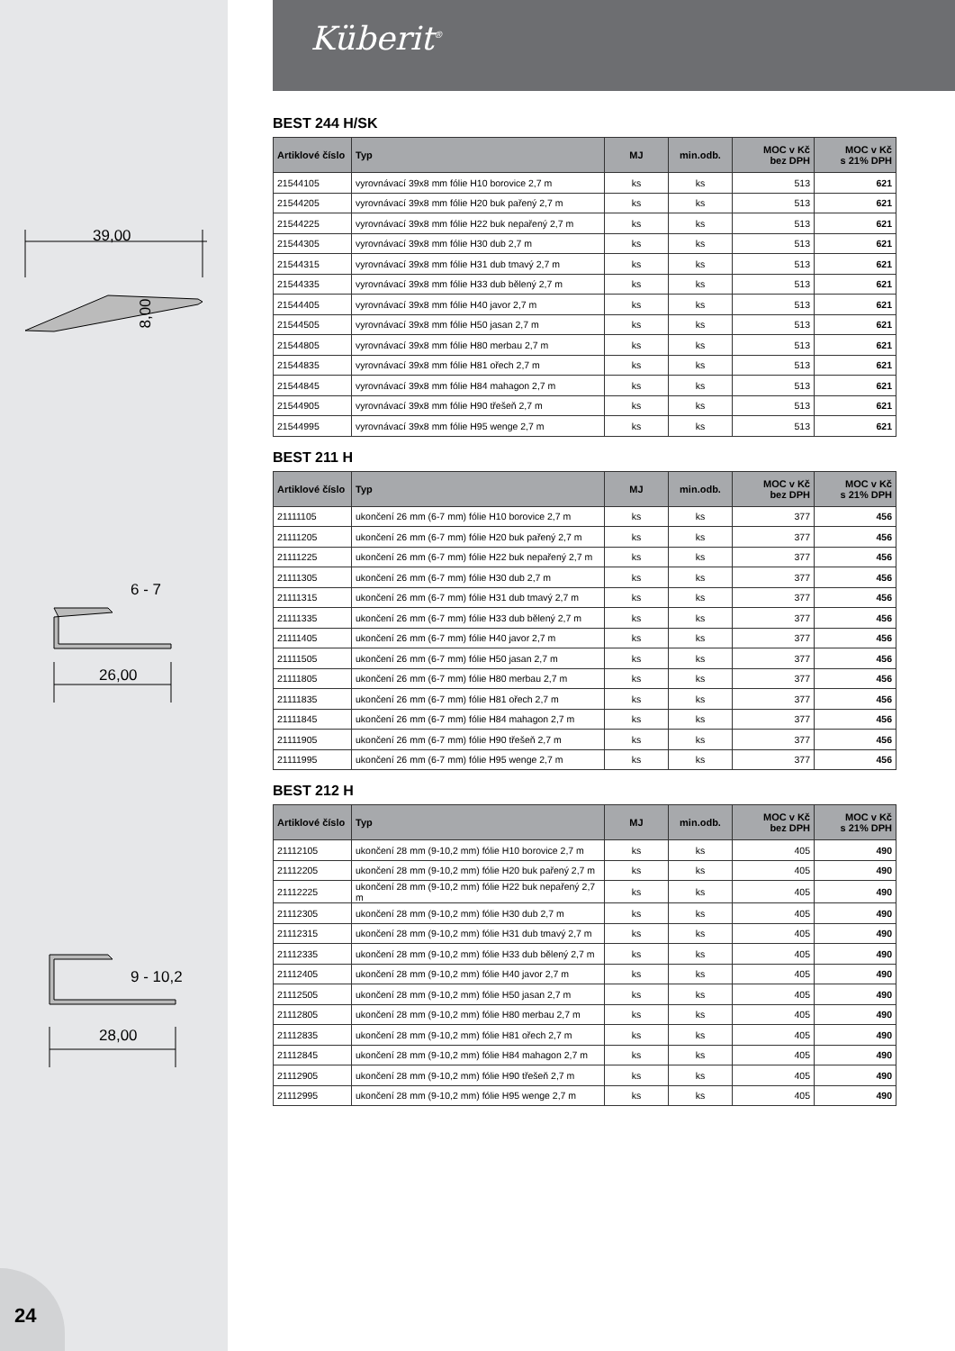Küberit<sup>®</sup>
39,00
8,00
26,00
6 - 7
28,00
9 - 10,2
BEST 244 H/SK
| Artiklové číslo | Typ | MJ | min.odb. | MOC v Kč bez DPH | MOC v Kč s 21% DPH |
| --- | --- | --- | --- | --- | --- |
| 21544105 | vyrovnávací 39x8 mm fólie H10 borovice 2,7 m | ks | ks | 513 | 621 |
| 21544205 | vyrovnávací 39x8 mm fólie H20 buk pařený 2,7 m | ks | ks | 513 | 621 |
| 21544225 | vyrovnávací 39x8 mm fólie H22 buk nepařený 2,7 m | ks | ks | 513 | 621 |
| 21544305 | vyrovnávací 39x8 mm fólie H30 dub 2,7 m | ks | ks | 513 | 621 |
| 21544315 | vyrovnávací 39x8 mm fólie H31 dub tmavý 2,7 m | ks | ks | 513 | 621 |
| 21544335 | vyrovnávací 39x8 mm fólie H33 dub bělený 2,7 m | ks | ks | 513 | 621 |
| 21544405 | vyrovnávací 39x8 mm fólie H40 javor 2,7 m | ks | ks | 513 | 621 |
| 21544505 | vyrovnávací 39x8 mm fólie H50 jasan 2,7 m | ks | ks | 513 | 621 |
| 21544805 | vyrovnávací 39x8 mm fólie H80 merbau 2,7 m | ks | ks | 513 | 621 |
| 21544835 | vyrovnávací 39x8 mm fólie H81 ořech 2,7 m | ks | ks | 513 | 621 |
| 21544845 | vyrovnávací 39x8 mm fólie H84 mahagon 2,7 m | ks | ks | 513 | 621 |
| 21544905 | vyrovnávací 39x8 mm fólie H90 třešeň 2,7 m | ks | ks | 513 | 621 |
| 21544995 | vyrovnávací 39x8 mm fólie H95 wenge 2,7 m | ks | ks | 513 | 621 |
BEST 211 H
| Artiklové číslo | Typ | MJ | min.odb. | MOC v Kč bez DPH | MOC v Kč s 21% DPH |
| --- | --- | --- | --- | --- | --- |
| 21111105 | ukončení 26 mm (6-7 mm) fólie H10 borovice 2,7 m | ks | ks | 377 | 456 |
| 21111205 | ukončení 26 mm (6-7 mm) fólie H20 buk pařený 2,7 m | ks | ks | 377 | 456 |
| 21111225 | ukončení 26 mm (6-7 mm) fólie H22 buk nepařený 2,7 m | ks | ks | 377 | 456 |
| 21111305 | ukončení 26 mm (6-7 mm) fólie H30 dub 2,7 m | ks | ks | 377 | 456 |
| 21111315 | ukončení 26 mm (6-7 mm) fólie H31 dub tmavý 2,7 m | ks | ks | 377 | 456 |
| 21111335 | ukončení 26 mm (6-7 mm) fólie H33 dub bělený 2,7 m | ks | ks | 377 | 456 |
| 21111405 | ukončení 26 mm (6-7 mm) fólie H40 javor 2,7 m | ks | ks | 377 | 456 |
| 21111505 | ukončení 26 mm (6-7 mm) fólie H50 jasan 2,7 m | ks | ks | 377 | 456 |
| 21111805 | ukončení 26 mm (6-7 mm) fólie H80 merbau 2,7 m | ks | ks | 377 | 456 |
| 21111835 | ukončení 26 mm (6-7 mm) fólie H81 ořech 2,7 m | ks | ks | 377 | 456 |
| 21111845 | ukončení 26 mm (6-7 mm) fólie H84 mahagon 2,7 m | ks | ks | 377 | 456 |
| 21111905 | ukončení 26 mm (6-7 mm) fólie H90 třešeň 2,7 m | ks | ks | 377 | 456 |
| 21111995 | ukončení 26 mm (6-7 mm) fólie H95 wenge 2,7 m | ks | ks | 377 | 456 |
BEST 212 H
| Artiklové číslo | Typ | MJ | min.odb. | MOC v Kč bez DPH | MOC v Kč s 21% DPH |
| --- | --- | --- | --- | --- | --- |
| 21112105 | ukončení 28 mm (9-10,2 mm) fólie H10 borovice 2,7 m | ks | ks | 405 | 490 |
| 21112205 | ukončení 28 mm (9-10,2 mm) fólie H20 buk pařený 2,7 m | ks | ks | 405 | 490 |
| 21112225 | ukončení 28 mm (9-10,2 mm) fólie H22 buk nepařený 2,7 m | ks | ks | 405 | 490 |
| 21112305 | ukončení 28 mm (9-10,2 mm) fólie H30 dub 2,7 m | ks | ks | 405 | 490 |
| 21112315 | ukončení 28 mm (9-10,2 mm) fólie H31 dub tmavý 2,7 m | ks | ks | 405 | 490 |
| 21112335 | ukončení 28 mm (9-10,2 mm) fólie H33 dub bělený 2,7 m | ks | ks | 405 | 490 |
| 21112405 | ukončení 28 mm (9-10,2 mm) fólie H40 javor 2,7 m | ks | ks | 405 | 490 |
| 21112505 | ukončení 28 mm (9-10,2 mm) fólie H50 jasan 2,7 m | ks | ks | 405 | 490 |
| 21112805 | ukončení 28 mm (9-10,2 mm) fólie H80 merbau 2,7 m | ks | ks | 405 | 490 |
| 21112835 | ukončení 28 mm (9-10,2 mm) fólie H81 ořech 2,7 m | ks | ks | 405 | 490 |
| 21112845 | ukončení 28 mm (9-10,2 mm) fólie H84 mahagon 2,7 m | ks | ks | 405 | 490 |
| 21112905 | ukončení 28 mm (9-10,2 mm) fólie H90 třešeň 2,7 m | ks | ks | 405 | 490 |
| 21112995 | ukončení 28 mm (9-10,2 mm) fólie H95 wenge 2,7 m | ks | ks | 405 | 490 |
24